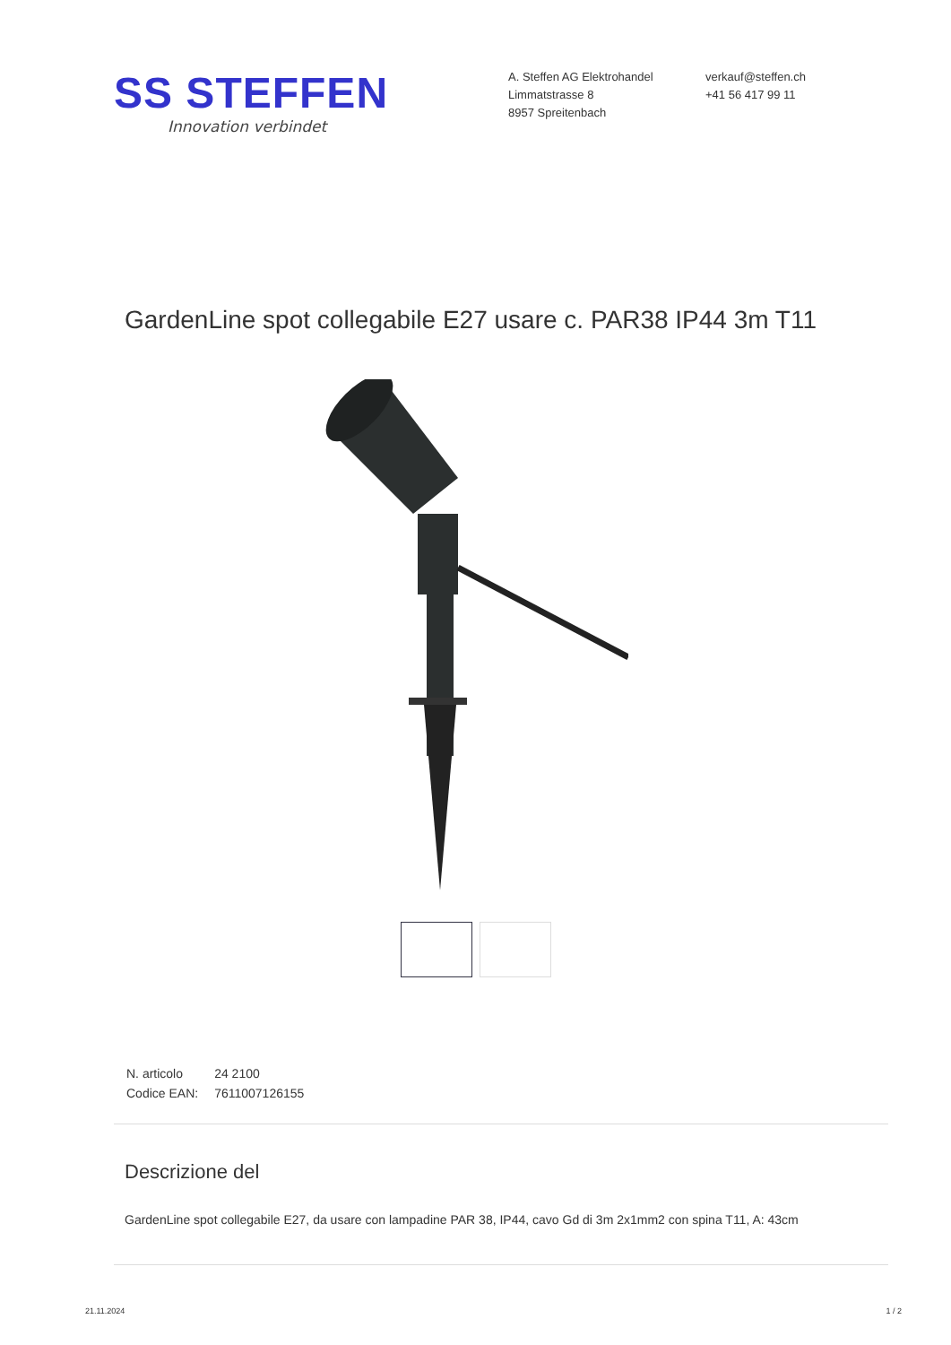SS STEFFEN
Innovation verbindet
A. Steffen AG Elektrohandel
Limmatstrasse 8
8957 Spreitenbach
verkauf@steffen.ch
+41 56 417 99 11
GardenLine spot collegabile E27 usare c. PAR38 IP44 3m T11
| N. articolo | 24 2100 |
| Codice EAN: | 7611007126155 |
Descrizione del
GardenLine spot collegabile E27, da usare con lampadine PAR 38, IP44, cavo Gd di 3m 2x1mm2 con spina T11, A: 43cm
21.11.2024 1 / 2